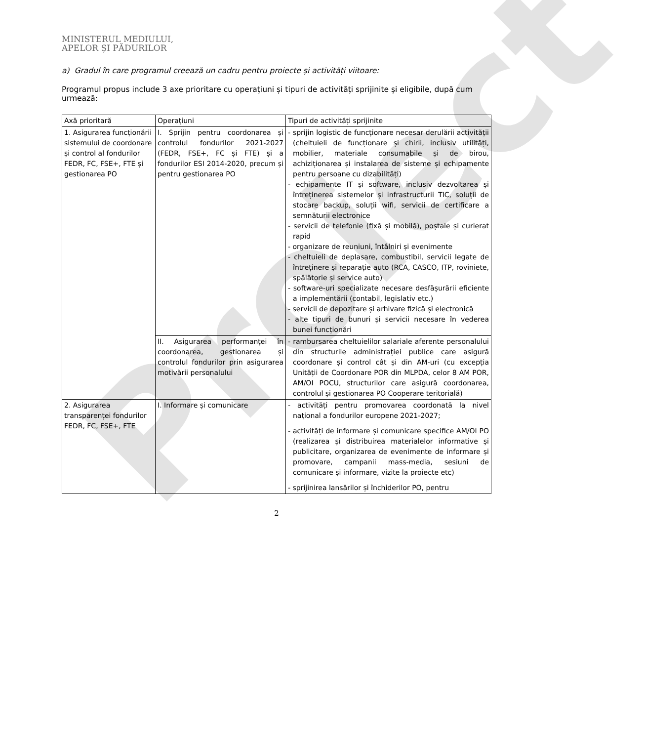Proiect
MINISTERUL MEDIULUI,
APELOR ȘI PĂDURILOR
a) Gradul în care programul creează un cadru pentru proiecte și activități viitoare:
Programul propus include 3 axe prioritare cu operațiuni și tipuri de activități sprijinite și eligibile, după cum urmează:
| Axă prioritară | Operațiuni | Tipuri de activități sprijinite |
| 1. Asigurarea funcționării sistemului de coordonare și control al fondurilor FEDR, FC, FSE+, FTE și gestionarea PO | I. Sprijin pentru coordonarea și controlul fondurilor 2021-2027 (FEDR, FSE+, FC și FTE) și a fondurilor ESI 2014-2020, precum și pentru gestionarea PO | - sprijin logistic de funcționare necesar derulării activității (cheltuieli de funcționare și chirii, inclusiv utilități, mobilier, materiale consumabile și de birou, achiziționarea și instalarea de sisteme și echipamente pentru persoane cu dizabilități) - echipamente IT și software, inclusiv dezvoltarea și întreținerea sistemelor și infrastructurii TIC, soluții de stocare backup, soluții wifi, servicii de certificare a semnăturii electronice - servicii de telefonie (fixă și mobilă), poștale și curierat rapid - organizare de reuniuni, întâlniri și evenimente - cheltuieli de deplasare, combustibil, servicii legate de întreținere și reparație auto (RCA, CASCO, ITP, roviniete, spălătorie și service auto) - software-uri specializate necesare desfășurării eficiente a implementării (contabil, legislativ etc.) - servicii de depozitare și arhivare fizică și electronică - alte tipuri de bunuri și servicii necesare în vederea bunei funcționări |
| | II. Asigurarea performanței în coordonarea, gestionarea și controlul fondurilor prin asigurarea motivării personalului | - rambursarea cheltuielilor salariale aferente personalului din structurile administrației publice care asigură coordonare și control cât și din AM-uri (cu excepția Unității de Coordonare POR din MLPDA, celor 8 AM POR, AM/OI POCU, structurilor care asigură coordonarea, controlul și gestionarea PO Cooperare teritorială) |
| 2. Asigurarea transparenței fondurilor FEDR, FC, FSE+, FTE | I. Informare și comunicare | - activități pentru promovarea coordonată la nivel național a fondurilor europene 2021-2027; - activități de informare și comunicare specifice AM/OI PO (realizarea și distribuirea materialelor informative și publicitare, organizarea de evenimente de informare și promovare, campanii mass-media, sesiuni de comunicare și informare, vizite la proiecte etc) - sprijinirea lansărilor și închiderilor PO, pentru |
2